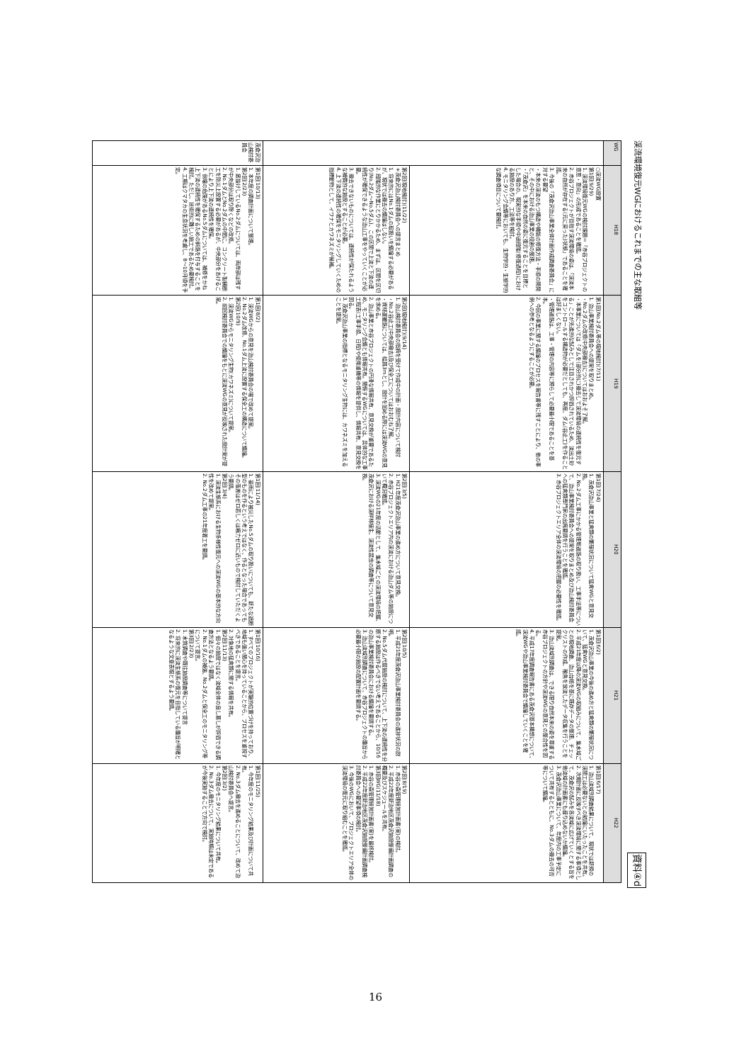渓流環境復元WGにおけるこれまでの主な取組等 資料④d
| WG | H18 | H19 | H20 | H21 | H22 |
| --- | --- | --- | --- | --- | --- |
| | ○渓流WG設置 第1回(9/29) 1. 渓流環境復元WGの検討課題＝「赤谷プロジェクトの意思・意向」の形成であることを確認。 2. 赤谷プロジェクトが目指す渓流環境の姿は、「渓流本来の自然が存在する(元に戻った)状態」であることを確認。 3. 今後の「茂倉沢治山事業全体計画作成調査委員会」に対する要望 ・本来の渓流のもつ構造や機能の修復方法・手順の開発と、その中における治山事業の役割の整理。 ・「茂倉沢」を本来の自然の姿に復元することを目標とした場合の、現実的な手順や中途段階(修復過程)における施設のあり方、工法等を検討。 4. モニタリング会議等においても、生物学的・生態学的な調査項目について要検討。 | 第1回(No.2ダム等の現地検討)(7/11) 1. 治山事業検討委員会への提案を取りまとめ。 ・No.2ダムの改修(中央部撤去)についてはおおよそ了解。 ・本事業については「ダムを(部分的に)撤去して渓流環境の連続性を復元する」ことが先進的な試みとして注目されかつ評価されているため、流出土砂をコントロールする構造物が必要だとしても、再度、ダム(谷止工)を作ることは好ましくない。 ・管理道路は、工事・管理の内容等に照らして必要最小限であることを基本。 2. 今回の事業に関する議論のプロセスを報告書等に残すことにより、他の事例への参考となるようにすることが必要。 | 第1回(7/24) 1. 茂倉沢治山事業と猛禽類の繁殖状況について猛禽WGと意見交換。 2. No.2ダム工事にかかる管理用道路の取り扱い、工事手法等について、治山事業検討委員会への提案を取りまとめ及び治山検討委員会への猛禽類専門家の出席要請を行うことを確認。 3. 赤谷プロジェクトエリア全体の渓流環境の把握の必要性を確認。 | 第1回(6/2) 1. 茂倉沢治山事業の今後の進め方と猛禽類の繁殖状況について、猛禽WGと意見交換。 2. 平成21年度以降の渓流WGの取組みについて、集水域ごとの現地調査、治山台帳を基に既存データの整理、チェックリストの作成、稚魚を放流したデータ収集を行うことを提案。 3. 治山流域別調査は、できる限り自然本来の姿を尊重する赤谷プロジェクトの方針や渓流WGの意見との整合性を図る。 4. 平成17年度調査報告書にある茂倉沢基本構想について、渓流WGや治山事業検討委員会で議論していくことを確認。 | 第1回(6/17) 1. 治山流域別調査結果について、現状では新規の渓間工は必要ないとの結論にいたったことを共有。 2. 次期計画に反映すべき渓流環境に関する事項として、茂倉沢の試みを各流域に広げていくとする旨を他流域の計画書にも盛り込めないか議論。 3. 茂倉沢治山事業について、年度内の工事予定について共有するとともに、No.3ダムの撤去の可否等について議論。 |
| | 第2回(現地検討)(11/22) ＊茂倉沢治山検討委員会への提言まとめ 1. 将来的にはNo.1ダムの取扱いを議論する必要があるが、現状では撤去の議論はしない。 2. 段階的な作業にとりかかるため、まずは、区間を区切り(No.2ダム～No.5ダム)、この区間で上流と下流の連続性が確保できるような治山工事をやっていくことが必要。 3. 撤去できないものについては、連続性が保たれるような補償的な施設とすることが必要。 4. 上下流の連続性の確保をモニタリングしていくための指標動物として、イワナとカワネズミが候補。 | 第2回(現地検討)(9/14) 1. 治山検討委員会の指摘を受けて作成中の計画・設計内容について検討 ・No.2谷止工(中央部撤去)及び保全工についてはおおむね了解。 ・資材運搬路については、幅員3mとし、設計を固める際には渓流WGの意見を求める。 2. 治山事業と赤谷プロジェクトの円滑な情報共有、意見交換が重要であるため、モニタリング会議とも情報共有。関係するWGについては、具体的な工事工程表(工事手順、日程)や使用重機等の情報を提供し、情報共有、意見交換を図る。 3. 茂倉沢治山事業の指標となるモニタリング生物には、カワネズミを加えることを提案。 | 第2回(3/5) 1. H21年度茂倉沢治山事業の進め方について意見交換。 2. 赤谷プロジェクトエリア内の渓流における治山ダム等の施設について概況確認。 3. 渓流WGの21年度の活動として、集水域ごとの渓流環境の把握、茂倉沢における渓畔林植生、渓流性昆虫の調査等について意見交換。 | 第2回(10/5) 1. 平成21年度茂倉沢治山事業検討委員会の進捗状況の説明。 2. No.5ダム代替施設の検討について、上下流の連続性を分断する施設は作るべきでない考えであることから、10/16の治山事業検討委員会における議論を要請する。 3. 治山流域別調査について、赤谷プロジェクトの趣旨から必要最小限の施設の配置計画を要請する。 | 第2回(8/19) 1. 赤谷の森管理経営計画書(案)の検討。 2. 平成22年度新治地区茂倉沢施設整備計画調査の概要及びスケジュールを共有。 第3回WG(11/18) 1. 赤谷の森管理経営計画書(案)を最終検討。 2. 平成22年度新治地区茂倉沢施設整備計画調査検討委員会への要望事項の検討。 3. 今後のWGにおいて、プロジェクトエリア全体の渓流環境の復元に取り組むことを確認。 |
| 茂倉沢治山検討委員会 | 第1回(10/13) 1. 本年度の調査計画について整理。 第2回(2/23) 1. 底抜けしているNo.2ダムについては、両岸部は残すが中央部分は取り除くなどの改修。 2. No.1ダムとNo.2ダムの中間に、コンクリート製横断工を防災上設置する必要があるが、中央部分をあけることにより上下流の連続性を確保。 3. 倒壊の危険があるNo.5ダムについては、補修をかね上下流の連続性を確保するための斜路を付与することを検討。ただし、技術的に難しい施工であるため要検討。 4. 工期はクマタカの生息状況を考慮し、8～10月頃を予定。 | 第1回(8/2) 1. 渓流WGからの意見を治山検討委員会の場で改めて提案。 2. No.2ダム改修、No.1ダム上流に設置する保全工の構造について議論。 第2回(10/9) 1. 渓流WGからモニタリング生物(カワネズミ)について提案。 2. 前回検討委員会での議論をもとに渓流WGの意見が反映された設計案が提案。 | 第1回(11/14) 1. 豪雨により被災したNo.5ダムの取り扱いについても、新たな遮断型のものを作るという考えではなく、作るとなった場合であってもその落差はゼロ若しくは極力ゼロに近いもので検討していただくよう要請。 第2回(3/4) 1. 渓流生態系における生物多様性復元への渓流WGの基本的な方向性を改めて提案。 2. No.2ダム工事の21年度着工を要請。 | 第1回(10/16) 1. すべてのプロジェクトが実験的位置づけを持っており、地域も強い関心を持っていることから、プロセスを重視すべきであることを提言。 2. 対象地の猛禽類に関する情報を共有。 第2回(11/13) 1. 個々の施設ではなく流域全体の良し悪しが評価できる調査方法となるよう要請。 2. No.1ダムの補強、No.2ダムと保全工のモニタリング等について提言。 第3回(2/23) 1. 水質調査や既往施設調査等について提言 2. 将来的に渓流生態系の復元を目指している趣旨が明確となるような文章表現とするよう要請。 | 第1回(11/25) 1. 今年度のモニタリング結果及び計画について共有。 2. No.3ダム撤去を進めることについて、改めて治山検討委員会へ提言。 第2回(3/2) 1. 今年度のモニタリング結果について共有。 2. No.3ダム撤去について、実施時期は未定であるが今後実施することで方向で検討。 |
16